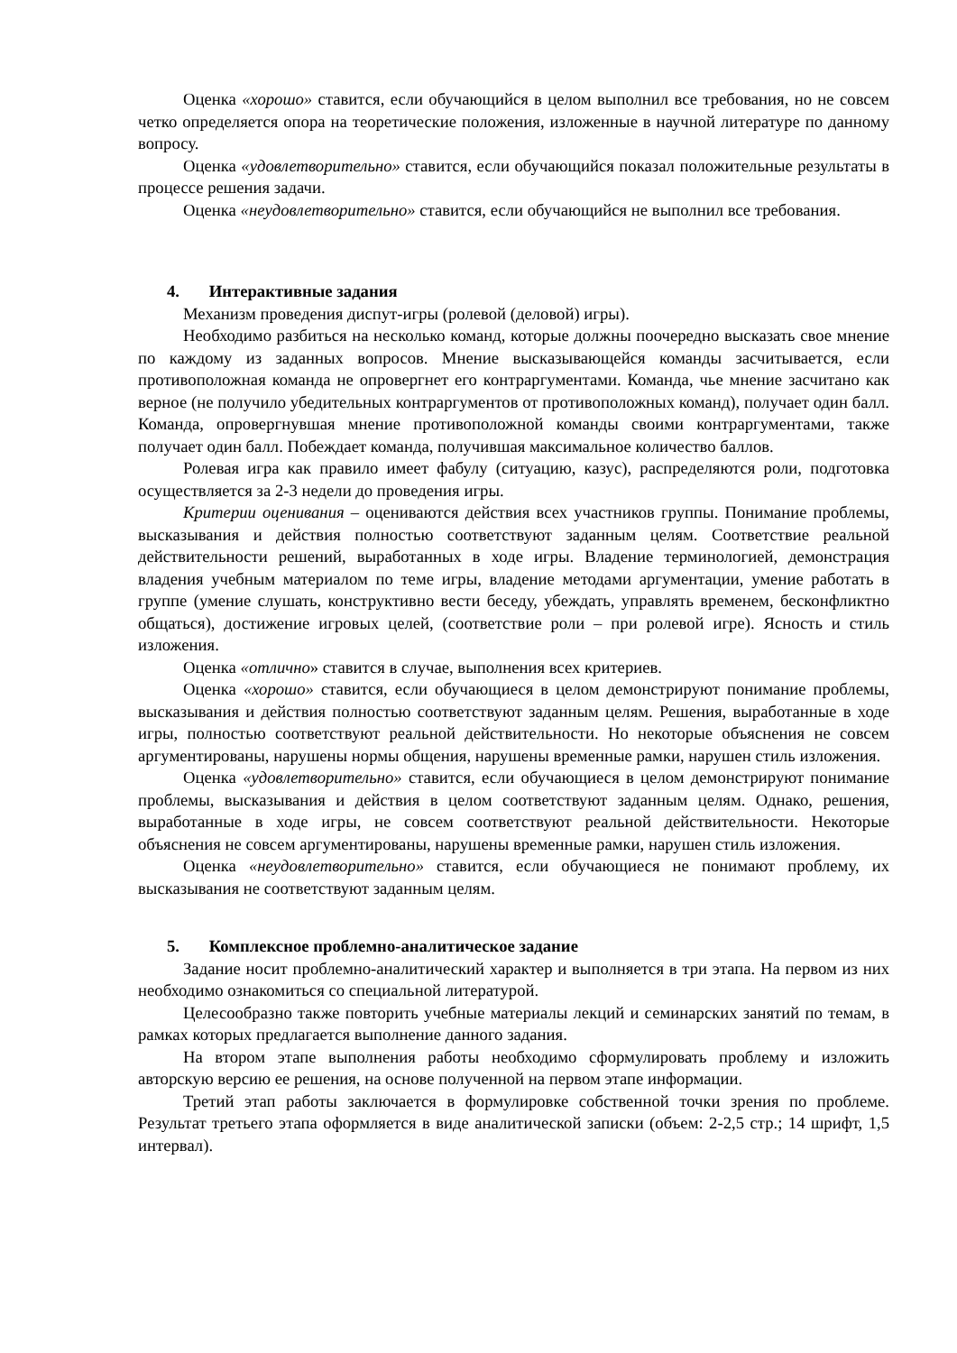Оценка «хорошо» ставится, если обучающийся в целом выполнил все требования, но не совсем четко определяется опора на теоретические положения, изложенные в научной литературе по данному вопросу.
Оценка «удовлетворительно» ставится, если обучающийся показал положительные результаты в процессе решения задачи.
Оценка «неудовлетворительно» ставится, если обучающийся не выполнил все требования.
4. Интерактивные задания
Механизм проведения диспут-игры (ролевой (деловой) игры).
Необходимо разбиться на несколько команд, которые должны поочередно высказать свое мнение по каждому из заданных вопросов. Мнение высказывающейся команды засчитывается, если противоположная команда не опровергнет его контраргументами. Команда, чье мнение засчитано как верное (не получило убедительных контраргументов от противоположных команд), получает один балл. Команда, опровергнувшая мнение противоположной команды своими контраргументами, также получает один балл. Побеждает команда, получившая максимальное количество баллов.
Ролевая игра как правило имеет фабулу (ситуацию, казус), распределяются роли, подготовка осуществляется за 2-3 недели до проведения игры.
Критерии оценивания – оцениваются действия всех участников группы. Понимание проблемы, высказывания и действия полностью соответствуют заданным целям. Соответствие реальной действительности решений, выработанных в ходе игры. Владение терминологией, демонстрация владения учебным материалом по теме игры, владение методами аргументации, умение работать в группе (умение слушать, конструктивно вести беседу, убеждать, управлять временем, бесконфликтно общаться), достижение игровых целей, (соответствие роли – при ролевой игре). Ясность и стиль изложения.
Оценка «отлично» ставится в случае, выполнения всех критериев.
Оценка «хорошо» ставится, если обучающиеся в целом демонстрируют понимание проблемы, высказывания и действия полностью соответствуют заданным целям. Решения, выработанные в ходе игры, полностью соответствуют реальной действительности. Но некоторые объяснения не совсем аргументированы, нарушены нормы общения, нарушены временные рамки, нарушен стиль изложения.
Оценка «удовлетворительно» ставится, если обучающиеся в целом демонстрируют понимание проблемы, высказывания и действия в целом соответствуют заданным целям. Однако, решения, выработанные в ходе игры, не совсем соответствуют реальной действительности. Некоторые объяснения не совсем аргументированы, нарушены временные рамки, нарушен стиль изложения.
Оценка «неудовлетворительно» ставится, если обучающиеся не понимают проблему, их высказывания не соответствуют заданным целям.
5. Комплексное проблемно-аналитическое задание
Задание носит проблемно-аналитический характер и выполняется в три этапа. На первом из них необходимо ознакомиться со специальной литературой.
Целесообразно также повторить учебные материалы лекций и семинарских занятий по темам, в рамках которых предлагается выполнение данного задания.
На втором этапе выполнения работы необходимо сформулировать проблему и изложить авторскую версию ее решения, на основе полученной на первом этапе информации.
Третий этап работы заключается в формулировке собственной точки зрения по проблеме. Результат третьего этапа оформляется в виде аналитической записки (объем: 2-2,5 стр.; 14 шрифт, 1,5 интервал).